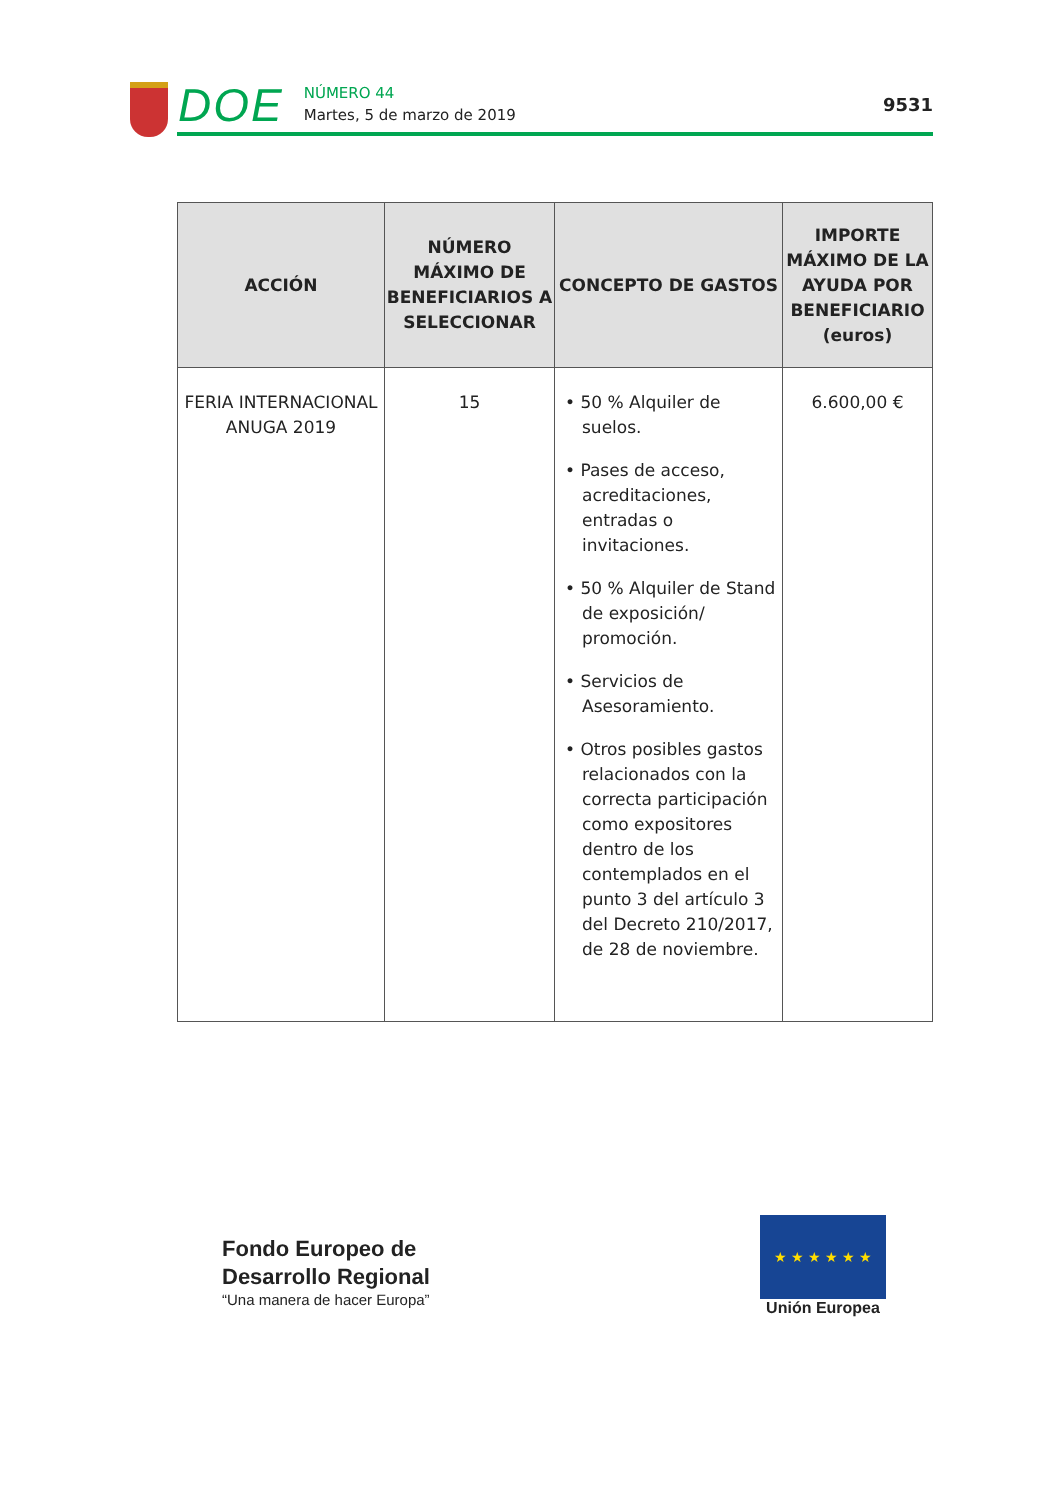DOE
NÚMERO 44
Martes, 5 de marzo de 2019
9531
| ACCIÓN | NÚMERO MÁXIMO DE BENEFICIARIOS A SELECCIONAR | CONCEPTO DE GASTOS | IMPORTE MÁXIMO DE LA AYUDA POR BENEFICIARIO (euros) |
| --- | --- | --- | --- |
| FERIA INTERNACIONAL ANUGA 2019 | 15 | • 50 % Alquiler de suelos. • Pases de acceso, acreditaciones, entradas o invitaciones. • 50 % Alquiler de Stand de exposición/ promoción. • Servicios de Asesoramiento. • Otros posibles gastos relacionados con la correcta participación como expositores dentro de los contemplados en el punto 3 del artículo 3 del Decreto 210/2017, de 28 de noviembre. | 6.600,00 € |
Fondo Europeo de
Desarrollo Regional
“Una manera de hacer Europa”
★ ★ ★ ★ ★ ★
Unión Europea